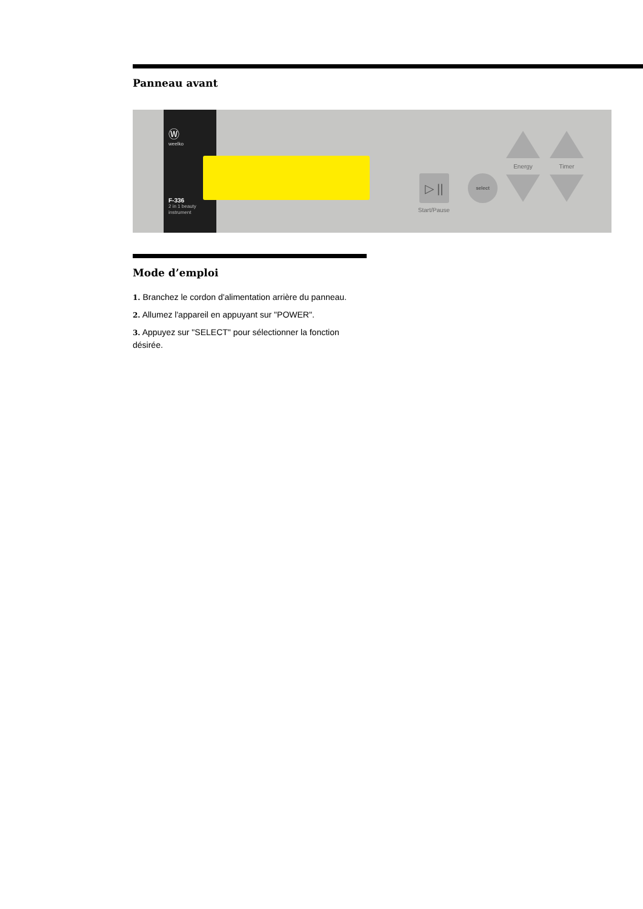Panneau avant
Ⓦ
weelko
F-336
2 in 1 beauty
instrument
▷ ||
Start/Pause
select
Energy Timer
Mode d’emploi
1. Branchez le cordon d'alimentation arrière du panneau.
2. Allumez l'appareil en appuyant sur "POWER".
3. Appuyez sur "SELECT" pour sélectionner la fonction désirée.